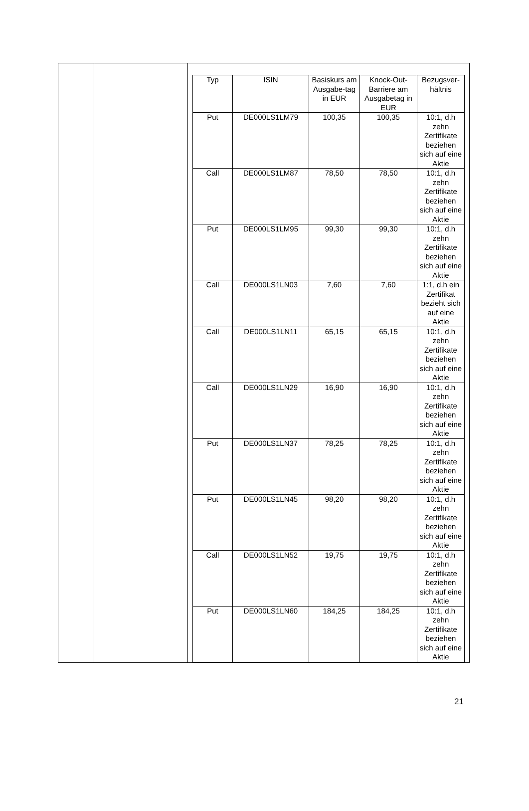| | | / Typ / ISIN / Basiskurs am Ausgabe-tag in EUR / Knock-Out-Barriere am Ausgabetag in EUR / Bezugsver-hältnis / / --- / --- / --- / --- / --- / / Put / DE000LS1LM79 / 100,35 / 100,35 / 10:1, d.h zehn Zertifikate beziehen sich auf eine Aktie / / Call / DE000LS1LM87 / 78,50 / 78,50 / 10:1, d.h zehn Zertifikate beziehen sich auf eine Aktie / / Put / DE000LS1LM95 / 99,30 / 99,30 / 10:1, d.h zehn Zertifikate beziehen sich auf eine Aktie / / Call / DE000LS1LN03 / 7,60 / 7,60 / 1:1, d.h ein Zertifikat bezieht sich auf eine Aktie / / Call / DE000LS1LN11 / 65,15 / 65,15 / 10:1, d.h zehn Zertifikate beziehen sich auf eine Aktie / / Call / DE000LS1LN29 / 16,90 / 16,90 / 10:1, d.h zehn Zertifikate beziehen sich auf eine Aktie / / Put / DE000LS1LN37 / 78,25 / 78,25 / 10:1, d.h zehn Zertifikate beziehen sich auf eine Aktie / / Put / DE000LS1LN45 / 98,20 / 98,20 / 10:1, d.h zehn Zertifikate beziehen sich auf eine Aktie / / Call / DE000LS1LN52 / 19,75 / 19,75 / 10:1, d.h zehn Zertifikate beziehen sich auf eine Aktie / / Put / DE000LS1LN60 / 184,25 / 184,25 / 10:1, d.h zehn Zertifikate beziehen sich auf eine Aktie / |
21